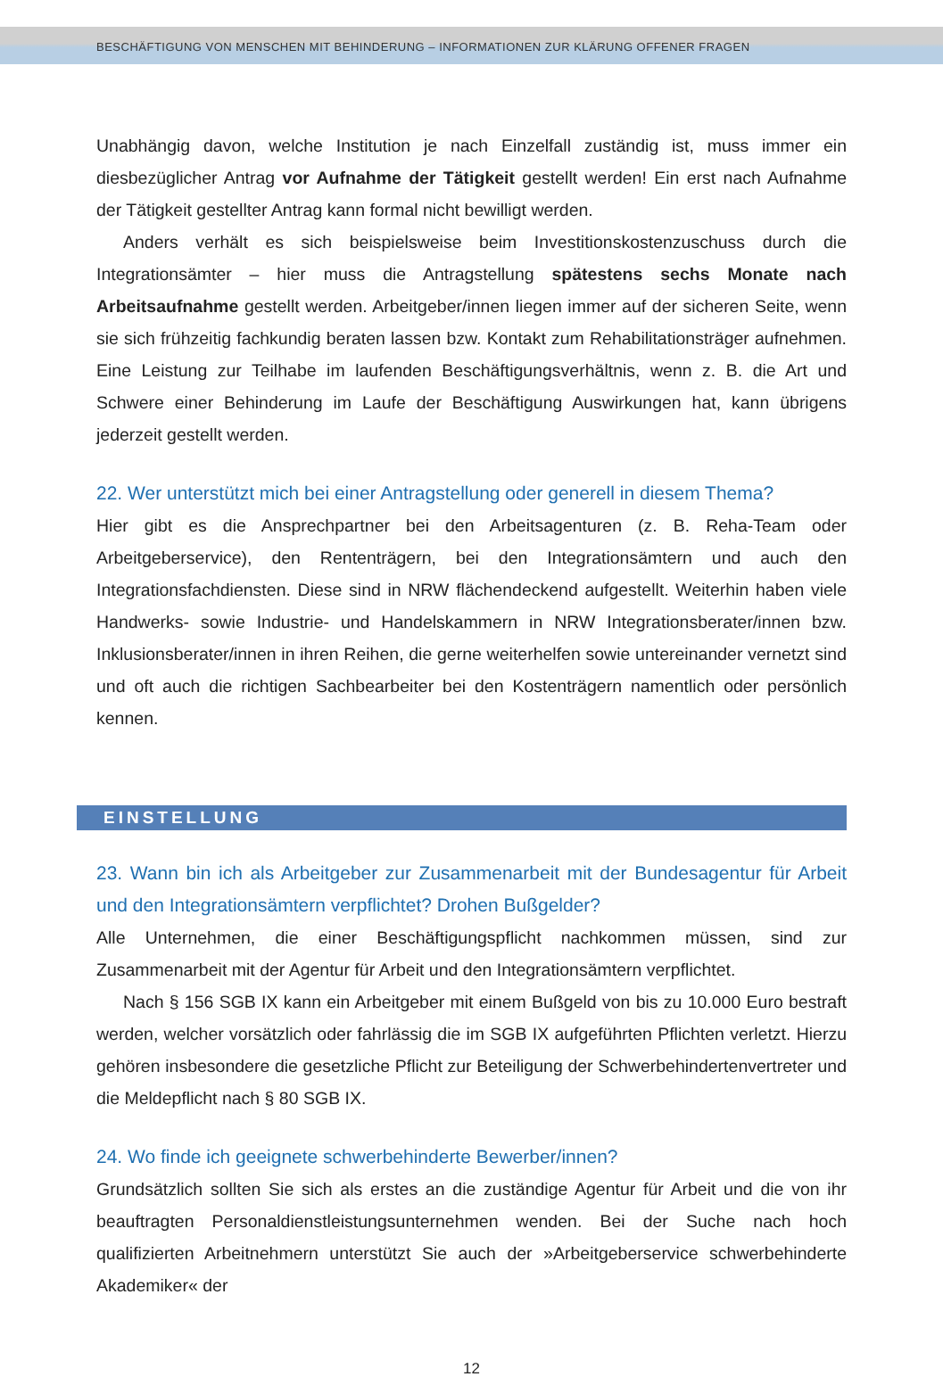BESCHÄFTIGUNG VON MENSCHEN MIT BEHINDERUNG – INFORMATIONEN ZUR KLÄRUNG OFFENER FRAGEN
Unabhängig davon, welche Institution je nach Einzelfall zuständig ist, muss immer ein diesbezüglicher Antrag vor Aufnahme der Tätigkeit gestellt werden! Ein erst nach Aufnahme der Tätigkeit gestellter Antrag kann formal nicht bewilligt werden.
Anders verhält es sich beispielsweise beim Investitionskostenzuschuss durch die Integrationsämter – hier muss die Antragstellung spätestens sechs Monate nach Arbeitsaufnahme gestellt werden. Arbeitgeber/innen liegen immer auf der sicheren Seite, wenn sie sich frühzeitig fachkundig beraten lassen bzw. Kontakt zum Rehabilitationsträger aufnehmen. Eine Leistung zur Teilhabe im laufenden Beschäftigungsverhältnis, wenn z. B. die Art und Schwere einer Behinderung im Laufe der Beschäftigung Auswirkungen hat, kann übrigens jederzeit gestellt werden.
22. Wer unterstützt mich bei einer Antragstellung oder generell in diesem Thema?
Hier gibt es die Ansprechpartner bei den Arbeitsagenturen (z. B. Reha-Team oder Arbeitgeberservice), den Rententrägern, bei den Integrationsämtern und auch den Integrationsfachdiensten. Diese sind in NRW flächendeckend aufgestellt. Weiterhin haben viele Handwerks- sowie Industrie- und Handelskammern in NRW Integrationsberater/innen bzw. Inklusionsberater/innen in ihren Reihen, die gerne weiterhelfen sowie untereinander vernetzt sind und oft auch die richtigen Sachbearbeiter bei den Kostenträgern namentlich oder persönlich kennen.
EINSTELLUNG
23. Wann bin ich als Arbeitgeber zur Zusammenarbeit mit der Bundesagentur für Arbeit und den Integrationsämtern verpflichtet? Drohen Bußgelder?
Alle Unternehmen, die einer Beschäftigungspflicht nachkommen müssen, sind zur Zusammenarbeit mit der Agentur für Arbeit und den Integrationsämtern verpflichtet.
Nach § 156 SGB IX kann ein Arbeitgeber mit einem Bußgeld von bis zu 10.000 Euro bestraft werden, welcher vorsätzlich oder fahrlässig die im SGB IX aufgeführten Pflichten verletzt. Hierzu gehören insbesondere die gesetzliche Pflicht zur Beteiligung der Schwerbehindertenvertreter und die Meldepflicht nach § 80 SGB IX.
24. Wo finde ich geeignete schwerbehinderte Bewerber/innen?
Grundsätzlich sollten Sie sich als erstes an die zuständige Agentur für Arbeit und die von ihr beauftragten Personaldienstleistungsunternehmen wenden. Bei der Suche nach hoch qualifizierten Arbeitnehmern unterstützt Sie auch der »Arbeitgeberservice schwerbehinderte Akademiker« der
12